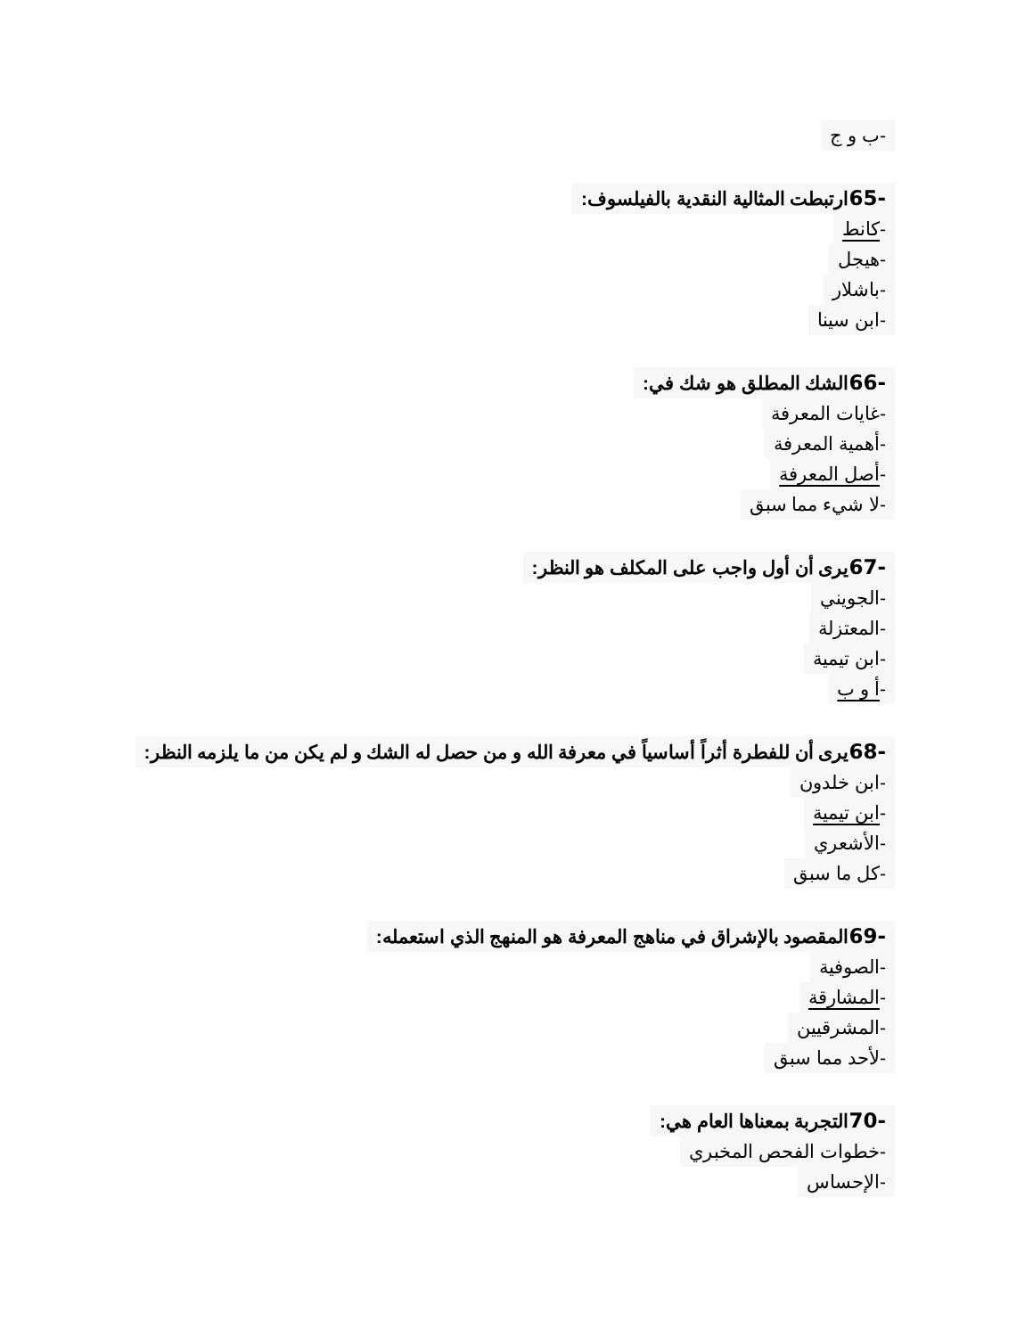-ب و ج
-65ارتبطت المثالية النقدية بالفيلسوف:
-كانط
-هيجل
-باشلار
-ابن سينا
-66الشك المطلق هو شك في:
-غايات المعرفة
-أهمية المعرفة
-أصل المعرفة
-لا شيء مما سبق
-67يرى أن أول واجب على المكلف هو النظر:
-الجويني
-المعتزلة
-ابن تيمية
-أ و ب
-68يرى أن للفطرة أثراً أساسياً في معرفة الله و من حصل له الشك و لم يكن من ما يلزمه النظر:
-ابن خلدون
-ابن تيمية
-الأشعري
-كل ما سبق
-69المقصود بالإشراق في مناهج المعرفة هو المنهج الذي استعمله:
-الصوفية
-المشارقة
-المشرقيين
-لأحد مما سبق
-70التجربة بمعناها العام هي:
-خطوات الفحص المخبري
-الإحساس